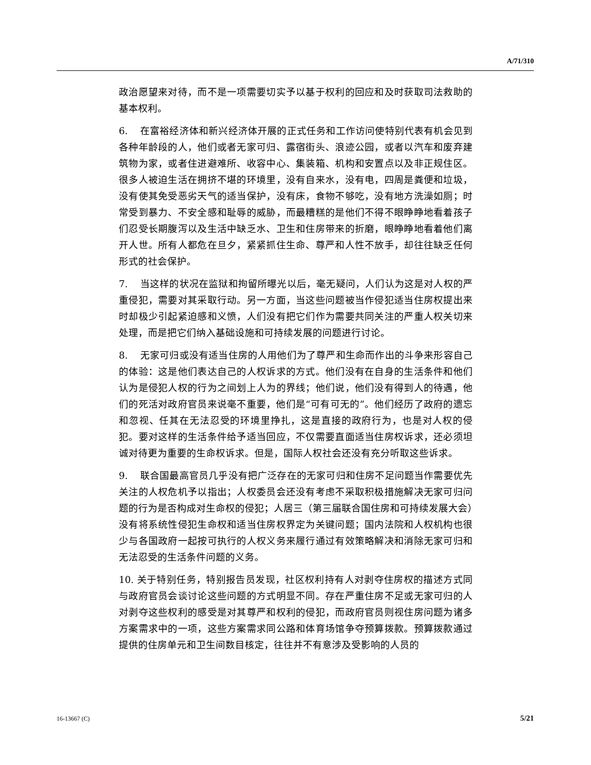A/71/310
政治愿望来对待，而不是一项需要切实予以基于权利的回应和及时获取司法救助的基本权利。
6. 在富裕经济体和新兴经济体开展的正式任务和工作访问使特别代表有机会见到各种年龄段的人，他们或者无家可归、露宿街头、浪迹公园，或者以汽车和废弃建筑物为家，或者住进避难所、收容中心、集装箱、机构和安置点以及非正规住区。很多人被迫生活在拥挤不堪的环境里，没有自来水，没有电，四周是粪便和垃圾，没有使其免受恶劣天气的适当保护，没有床，食物不够吃，没有地方洗澡如厕；时常受到暴力、不安全感和耻辱的威胁，而最糟糕的是他们不得不眼睁睁地看着孩子们忍受长期腹泻以及生活中缺乏水、卫生和住房带来的折磨，眼睁睁地看着他们离开人世。所有人都危在旦夕，紧紧抓住生命、尊严和人性不放手，却往往缺乏任何形式的社会保护。
7. 当这样的状况在监狱和拘留所曝光以后，毫无疑问，人们认为这是对人权的严重侵犯，需要对其采取行动。另一方面，当这些问题被当作侵犯适当住房权提出来时却极少引起紧迫感和义愤，人们没有把它们作为需要共同关注的严重人权关切来处理，而是把它们纳入基础设施和可持续发展的问题进行讨论。
8. 无家可归或没有适当住房的人用他们为了尊严和生命而作出的斗争来形容自己的体验：这是他们表达自己的人权诉求的方式。他们没有在自身的生活条件和他们认为是侵犯人权的行为之间划上人为的界线；他们说，他们没有得到人的待遇，他们的死活对政府官员来说毫不重要，他们是“可有可无的”。他们经历了政府的遗忘和忽视、任其在无法忍受的环境里挣扎，这是直接的政府行为，也是对人权的侵犯。要对这样的生活条件给予适当回应，不仅需要直面适当住房权诉求，还必须坦诚对待更为重要的生命权诉求。但是，国际人权社会还没有充分听取这些诉求。
9. 联合国最高官员几乎没有把广泛存在的无家可归和住房不足问题当作需要优先关注的人权危机予以指出；人权委员会还没有考虑不采取积极措施解决无家可归问题的行为是否构成对生命权的侵犯；人居三（第三届联合国住房和可持续发展大会）没有将系统性侵犯生命权和适当住房权界定为关键问题；国内法院和人权机构也很少与各国政府一起按可执行的人权义务来履行通过有效策略解决和消除无家可归和无法忍受的生活条件问题的义务。
10. 关于特别任务，特别报告员发现，社区权利持有人对剥夺住房权的描述方式同与政府官员会谈讨论这些问题的方式明显不同。存在严重住房不足或无家可归的人对剥夺这些权利的感受是对其尊严和权利的侵犯，而政府官员则视住房问题为诸多方案需求中的一项，这些方案需求同公路和体育场馆争夺预算拨款。预算拨款通过提供的住房单元和卫生间数目核定，往往并不有意涉及受影响的人员的
16-13667 (C) 5/21